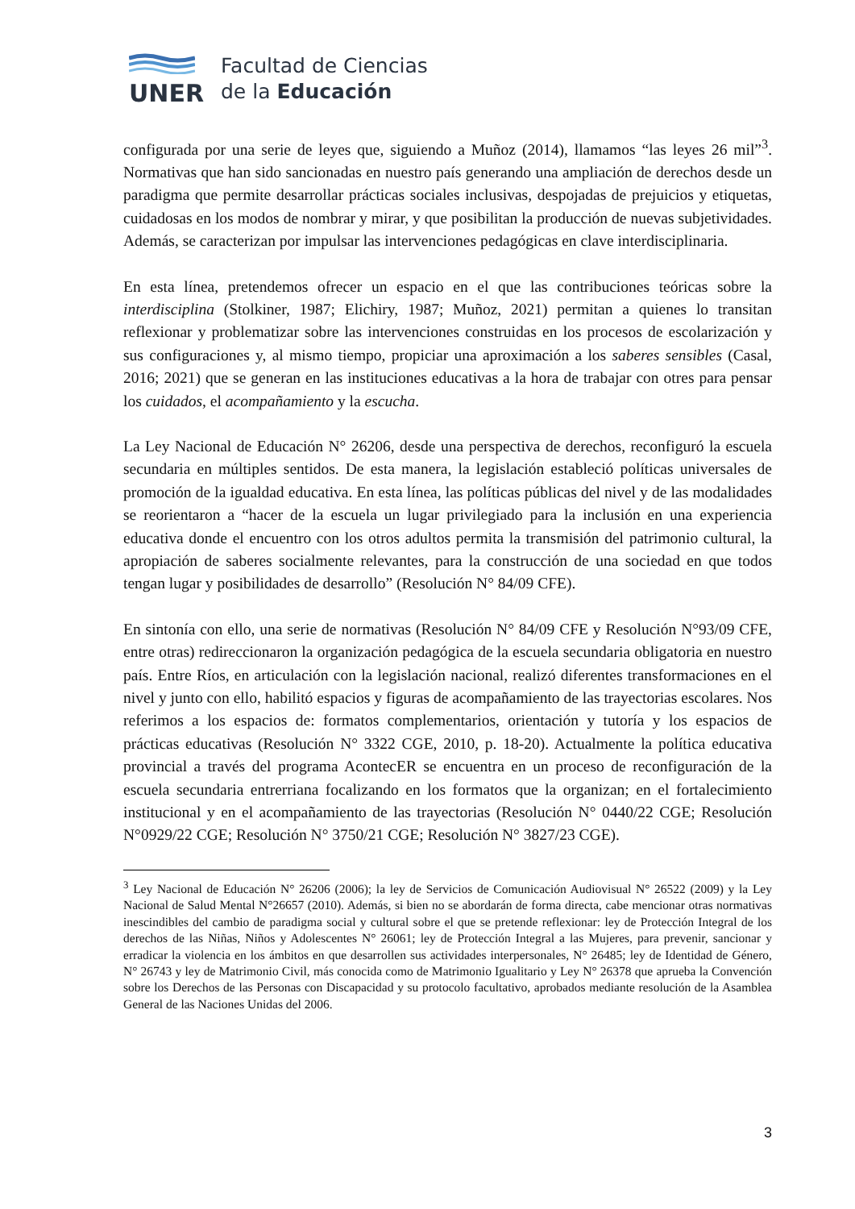UNER
Facultad de Ciencias
de la Educación
configurada por una serie de leyes que, siguiendo a Muñoz (2014), llamamos “las leyes 26 mil”<sup>3</sup>. Normativas que han sido sancionadas en nuestro país generando una ampliación de derechos desde un paradigma que permite desarrollar prácticas sociales inclusivas, despojadas de prejuicios y etiquetas, cuidadosas en los modos de nombrar y mirar, y que posibilitan la producción de nuevas subjetividades. Además, se caracterizan por impulsar las intervenciones pedagógicas en clave interdisciplinaria.
En esta línea, pretendemos ofrecer un espacio en el que las contribuciones teóricas sobre la interdisciplina (Stolkiner, 1987; Elichiry, 1987; Muñoz, 2021) permitan a quienes lo transitan reflexionar y problematizar sobre las intervenciones construidas en los procesos de escolarización y sus configuraciones y, al mismo tiempo, propiciar una aproximación a los saberes sensibles (Casal, 2016; 2021) que se generan en las instituciones educativas a la hora de trabajar con otres para pensar los cuidados, el acompañamiento y la escucha.
La Ley Nacional de Educación N° 26206, desde una perspectiva de derechos, reconfiguró la escuela secundaria en múltiples sentidos. De esta manera, la legislación estableció políticas universales de promoción de la igualdad educativa. En esta línea, las políticas públicas del nivel y de las modalidades se reorientaron a “hacer de la escuela un lugar privilegiado para la inclusión en una experiencia educativa donde el encuentro con los otros adultos permita la transmisión del patrimonio cultural, la apropiación de saberes socialmente relevantes, para la construcción de una sociedad en que todos tengan lugar y posibilidades de desarrollo” (Resolución N° 84/09 CFE).
En sintonía con ello, una serie de normativas (Resolución N° 84/09 CFE y Resolución N°93/09 CFE, entre otras) redireccionaron la organización pedagógica de la escuela secundaria obligatoria en nuestro país. Entre Ríos, en articulación con la legislación nacional, realizó diferentes transformaciones en el nivel y junto con ello, habilitó espacios y figuras de acompañamiento de las trayectorias escolares. Nos referimos a los espacios de: formatos complementarios, orientación y tutoría y los espacios de prácticas educativas (Resolución N° 3322 CGE, 2010, p. 18-20). Actualmente la política educativa provincial a través del programa AcontecER se encuentra en un proceso de reconfiguración de la escuela secundaria entrerriana focalizando en los formatos que la organizan; en el fortalecimiento institucional y en el acompañamiento de las trayectorias (Resolución N° 0440/22 CGE; Resolución N°0929/22 CGE; Resolución N° 3750/21 CGE; Resolución N° 3827/23 CGE).
<sup>3</sup> Ley Nacional de Educación N° 26206 (2006); la ley de Servicios de Comunicación Audiovisual N° 26522 (2009) y la Ley Nacional de Salud Mental N°26657 (2010). Además, si bien no se abordarán de forma directa, cabe mencionar otras normativas inescindibles del cambio de paradigma social y cultural sobre el que se pretende reflexionar: ley de Protección Integral de los derechos de las Niñas, Niños y Adolescentes N° 26061; ley de Protección Integral a las Mujeres, para prevenir, sancionar y erradicar la violencia en los ámbitos en que desarrollen sus actividades interpersonales, N° 26485; ley de Identidad de Género, N° 26743 y ley de Matrimonio Civil, más conocida como de Matrimonio Igualitario y Ley N° 26378 que aprueba la Convención sobre los Derechos de las Personas con Discapacidad y su protocolo facultativo, aprobados mediante resolución de la Asamblea General de las Naciones Unidas del 2006.
3